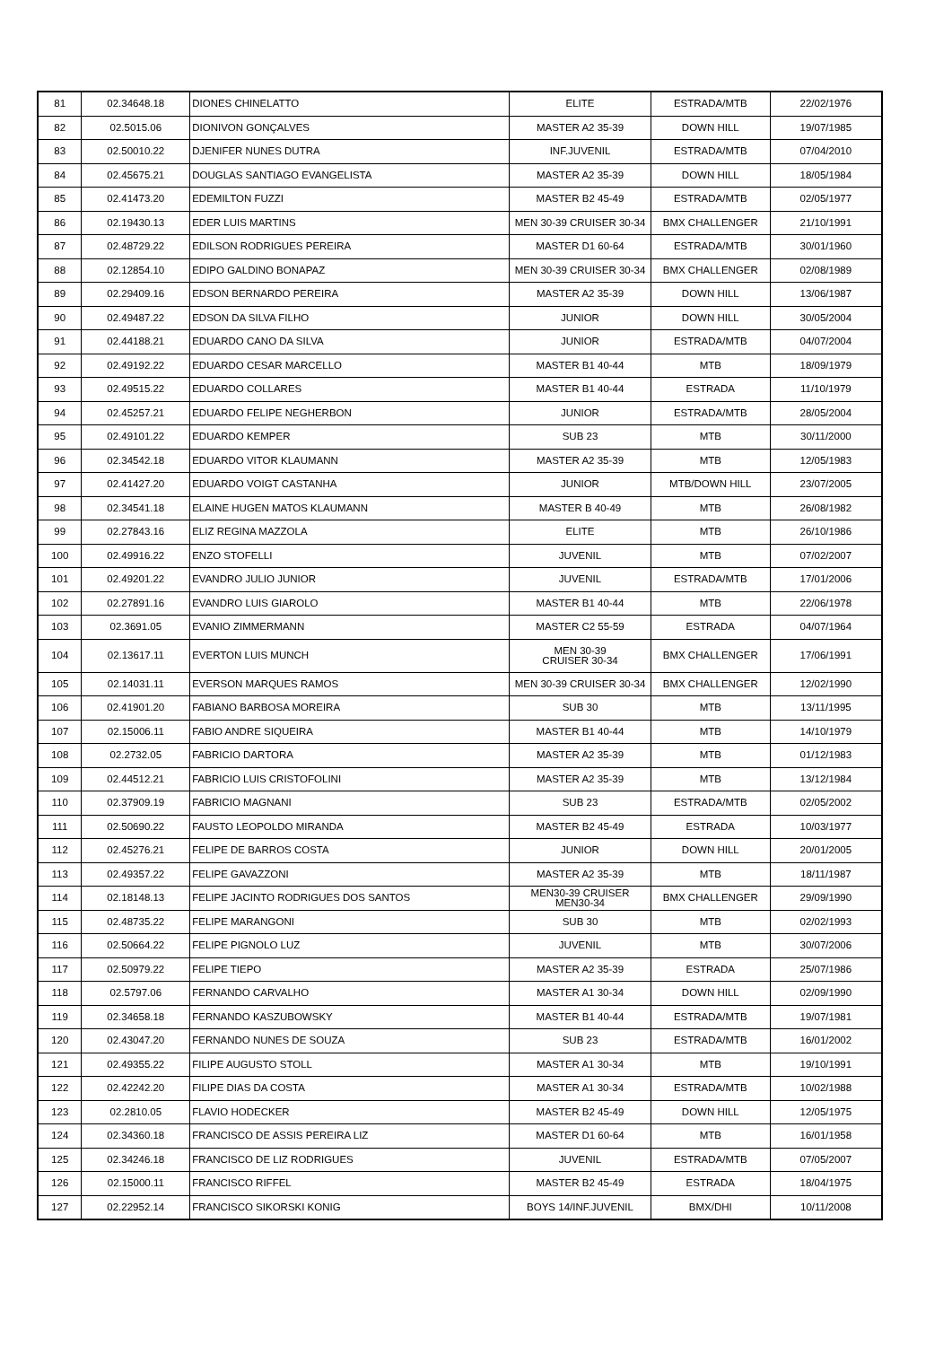| 81 | 02.34648.18 | DIONES CHINELATTO | ELITE | ESTRADA/MTB | 22/02/1976 |
| 82 | 02.5015.06 | DIONIVON GONÇALVES | MASTER A2 35-39 | DOWN HILL | 19/07/1985 |
| 83 | 02.50010.22 | DJENIFER NUNES DUTRA | INF.JUVENIL | ESTRADA/MTB | 07/04/2010 |
| 84 | 02.45675.21 | DOUGLAS SANTIAGO EVANGELISTA | MASTER A2 35-39 | DOWN HILL | 18/05/1984 |
| 85 | 02.41473.20 | EDEMILTON FUZZI | MASTER B2 45-49 | ESTRADA/MTB | 02/05/1977 |
| 86 | 02.19430.13 | EDER LUIS MARTINS | MEN 30-39 CRUISER 30-34 | BMX CHALLENGER | 21/10/1991 |
| 87 | 02.48729.22 | EDILSON RODRIGUES PEREIRA | MASTER D1 60-64 | ESTRADA/MTB | 30/01/1960 |
| 88 | 02.12854.10 | EDIPO GALDINO BONAPAZ | MEN 30-39 CRUISER 30-34 | BMX CHALLENGER | 02/08/1989 |
| 89 | 02.29409.16 | EDSON BERNARDO PEREIRA | MASTER A2 35-39 | DOWN HILL | 13/06/1987 |
| 90 | 02.49487.22 | EDSON DA SILVA FILHO | JUNIOR | DOWN HILL | 30/05/2004 |
| 91 | 02.44188.21 | EDUARDO CANO DA SILVA | JUNIOR | ESTRADA/MTB | 04/07/2004 |
| 92 | 02.49192.22 | EDUARDO CESAR MARCELLO | MASTER B1 40-44 | MTB | 18/09/1979 |
| 93 | 02.49515.22 | EDUARDO COLLARES | MASTER B1 40-44 | ESTRADA | 11/10/1979 |
| 94 | 02.45257.21 | EDUARDO FELIPE NEGHERBON | JUNIOR | ESTRADA/MTB | 28/05/2004 |
| 95 | 02.49101.22 | EDUARDO KEMPER | SUB 23 | MTB | 30/11/2000 |
| 96 | 02.34542.18 | EDUARDO VITOR KLAUMANN | MASTER A2 35-39 | MTB | 12/05/1983 |
| 97 | 02.41427.20 | EDUARDO VOIGT CASTANHA | JUNIOR | MTB/DOWN HILL | 23/07/2005 |
| 98 | 02.34541.18 | ELAINE HUGEN MATOS KLAUMANN | MASTER B 40-49 | MTB | 26/08/1982 |
| 99 | 02.27843.16 | ELIZ REGINA MAZZOLA | ELITE | MTB | 26/10/1986 |
| 100 | 02.49916.22 | ENZO STOFELLI | JUVENIL | MTB | 07/02/2007 |
| 101 | 02.49201.22 | EVANDRO JULIO JUNIOR | JUVENIL | ESTRADA/MTB | 17/01/2006 |
| 102 | 02.27891.16 | EVANDRO LUIS GIAROLO | MASTER B1 40-44 | MTB | 22/06/1978 |
| 103 | 02.3691.05 | EVANIO ZIMMERMANN | MASTER C2 55-59 | ESTRADA | 04/07/1964 |
| 104 | 02.13617.11 | EVERTON LUIS MUNCH | MEN 30-39 CRUISER 30-34 | BMX CHALLENGER | 17/06/1991 |
| 105 | 02.14031.11 | EVERSON MARQUES RAMOS | MEN 30-39 CRUISER 30-34 | BMX CHALLENGER | 12/02/1990 |
| 106 | 02.41901.20 | FABIANO BARBOSA MOREIRA | SUB 30 | MTB | 13/11/1995 |
| 107 | 02.15006.11 | FABIO ANDRE SIQUEIRA | MASTER B1 40-44 | MTB | 14/10/1979 |
| 108 | 02.2732.05 | FABRICIO DARTORA | MASTER A2 35-39 | MTB | 01/12/1983 |
| 109 | 02.44512.21 | FABRICIO LUIS CRISTOFOLINI | MASTER A2 35-39 | MTB | 13/12/1984 |
| 110 | 02.37909.19 | FABRICIO MAGNANI | SUB 23 | ESTRADA/MTB | 02/05/2002 |
| 111 | 02.50690.22 | FAUSTO LEOPOLDO MIRANDA | MASTER B2 45-49 | ESTRADA | 10/03/1977 |
| 112 | 02.45276.21 | FELIPE DE BARROS COSTA | JUNIOR | DOWN HILL | 20/01/2005 |
| 113 | 02.49357.22 | FELIPE GAVAZZONI | MASTER A2 35-39 | MTB | 18/11/1987 |
| 114 | 02.18148.13 | FELIPE JACINTO RODRIGUES DOS SANTOS | MEN30-39 CRUISER MEN30-34 | BMX CHALLENGER | 29/09/1990 |
| 115 | 02.48735.22 | FELIPE MARANGONI | SUB 30 | MTB | 02/02/1993 |
| 116 | 02.50664.22 | FELIPE PIGNOLO LUZ | JUVENIL | MTB | 30/07/2006 |
| 117 | 02.50979.22 | FELIPE TIEPO | MASTER A2 35-39 | ESTRADA | 25/07/1986 |
| 118 | 02.5797.06 | FERNANDO CARVALHO | MASTER A1 30-34 | DOWN HILL | 02/09/1990 |
| 119 | 02.34658.18 | FERNANDO KASZUBOWSKY | MASTER B1 40-44 | ESTRADA/MTB | 19/07/1981 |
| 120 | 02.43047.20 | FERNANDO NUNES DE SOUZA | SUB 23 | ESTRADA/MTB | 16/01/2002 |
| 121 | 02.49355.22 | FILIPE AUGUSTO STOLL | MASTER A1 30-34 | MTB | 19/10/1991 |
| 122 | 02.42242.20 | FILIPE DIAS DA COSTA | MASTER A1 30-34 | ESTRADA/MTB | 10/02/1988 |
| 123 | 02.2810.05 | FLAVIO HODECKER | MASTER B2 45-49 | DOWN HILL | 12/05/1975 |
| 124 | 02.34360.18 | FRANCISCO DE ASSIS PEREIRA LIZ | MASTER D1 60-64 | MTB | 16/01/1958 |
| 125 | 02.34246.18 | FRANCISCO DE LIZ RODRIGUES | JUVENIL | ESTRADA/MTB | 07/05/2007 |
| 126 | 02.15000.11 | FRANCISCO RIFFEL | MASTER B2 45-49 | ESTRADA | 18/04/1975 |
| 127 | 02.22952.14 | FRANCISCO SIKORSKI KONIG | BOYS 14/INF.JUVENIL | BMX/DHI | 10/11/2008 |